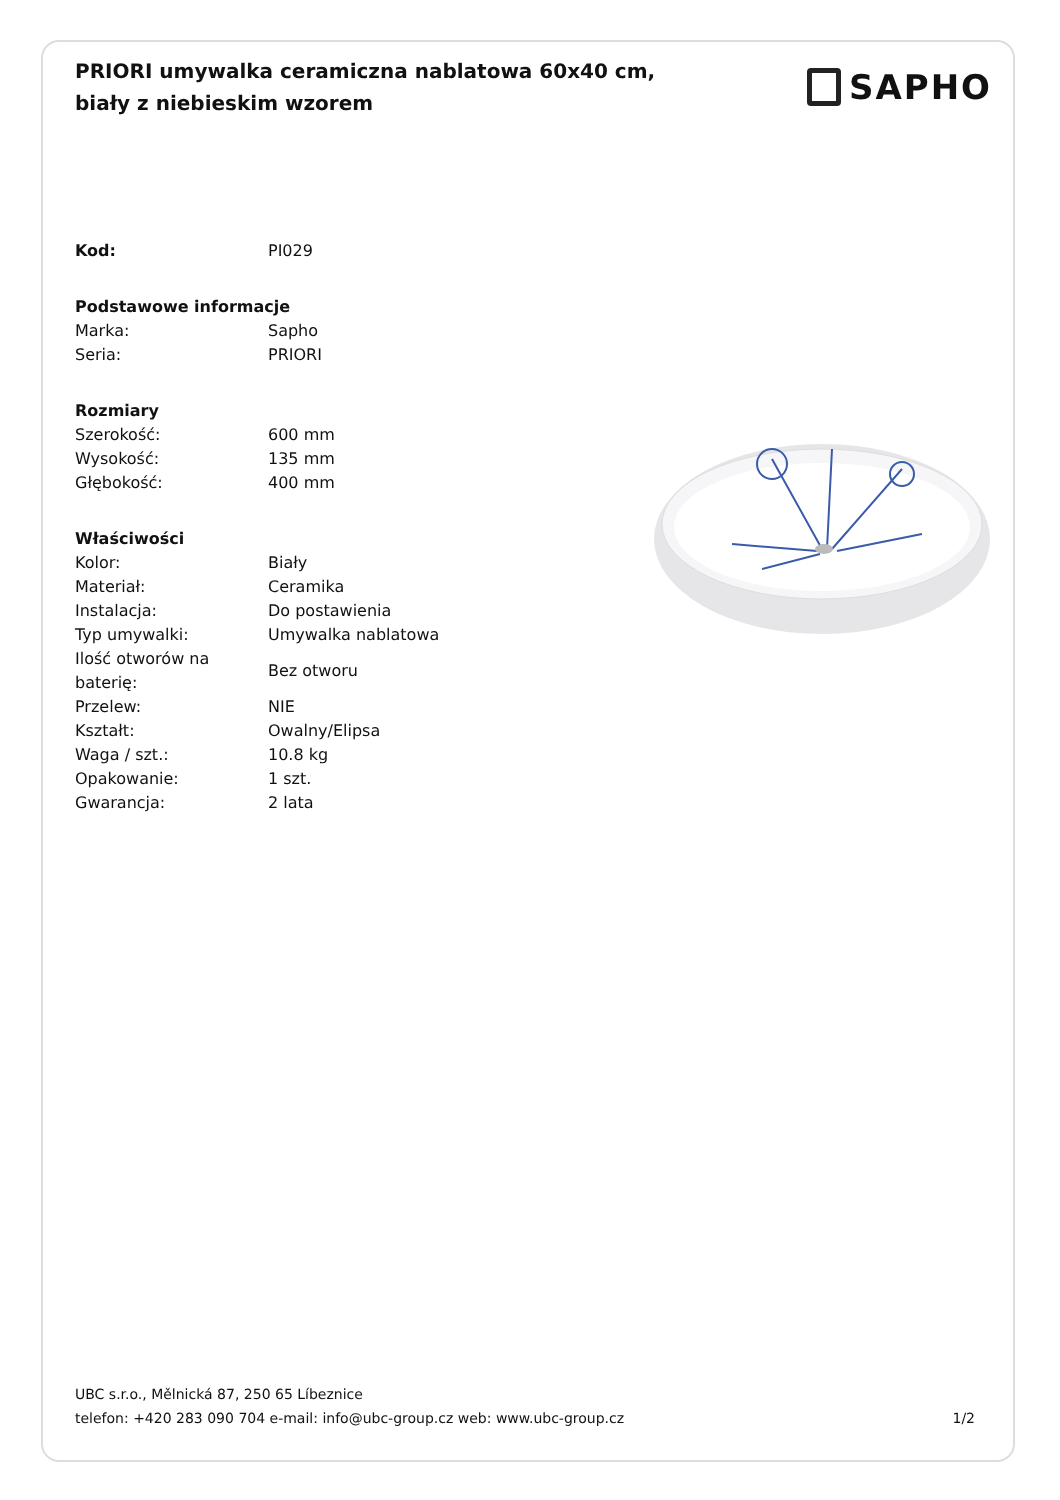PRIORI umywalka ceramiczna nablatowa 60x40 cm, biały z niebieskim wzorem
SAPHO
| Kod: | PI029 |
| Podstawowe informacje | |
| Marka: | Sapho |
| Seria: | PRIORI |
| Rozmiary | |
| Szerokość: | 600 mm |
| Wysokość: | 135 mm |
| Głębokość: | 400 mm |
| Właściwości | |
| Kolor: | Biały |
| Materiał: | Ceramika |
| Instalacja: | Do postawienia |
| Typ umywalki: | Umywalka nablatowa |
| Ilość otworów na baterię: | Bez otworu |
| Przelew: | NIE |
| Kształt: | Owalny/Elipsa |
| Waga / szt.: | 10.8 kg |
| Opakowanie: | 1 szt. |
| Gwarancja: | 2 lata |
UBC s.r.o., Mělnická 87, 250 65 Líbeznice
telefon: +420 283 090 704 e-mail: info@ubc-group.cz web: www.ubc-group.cz
1/2